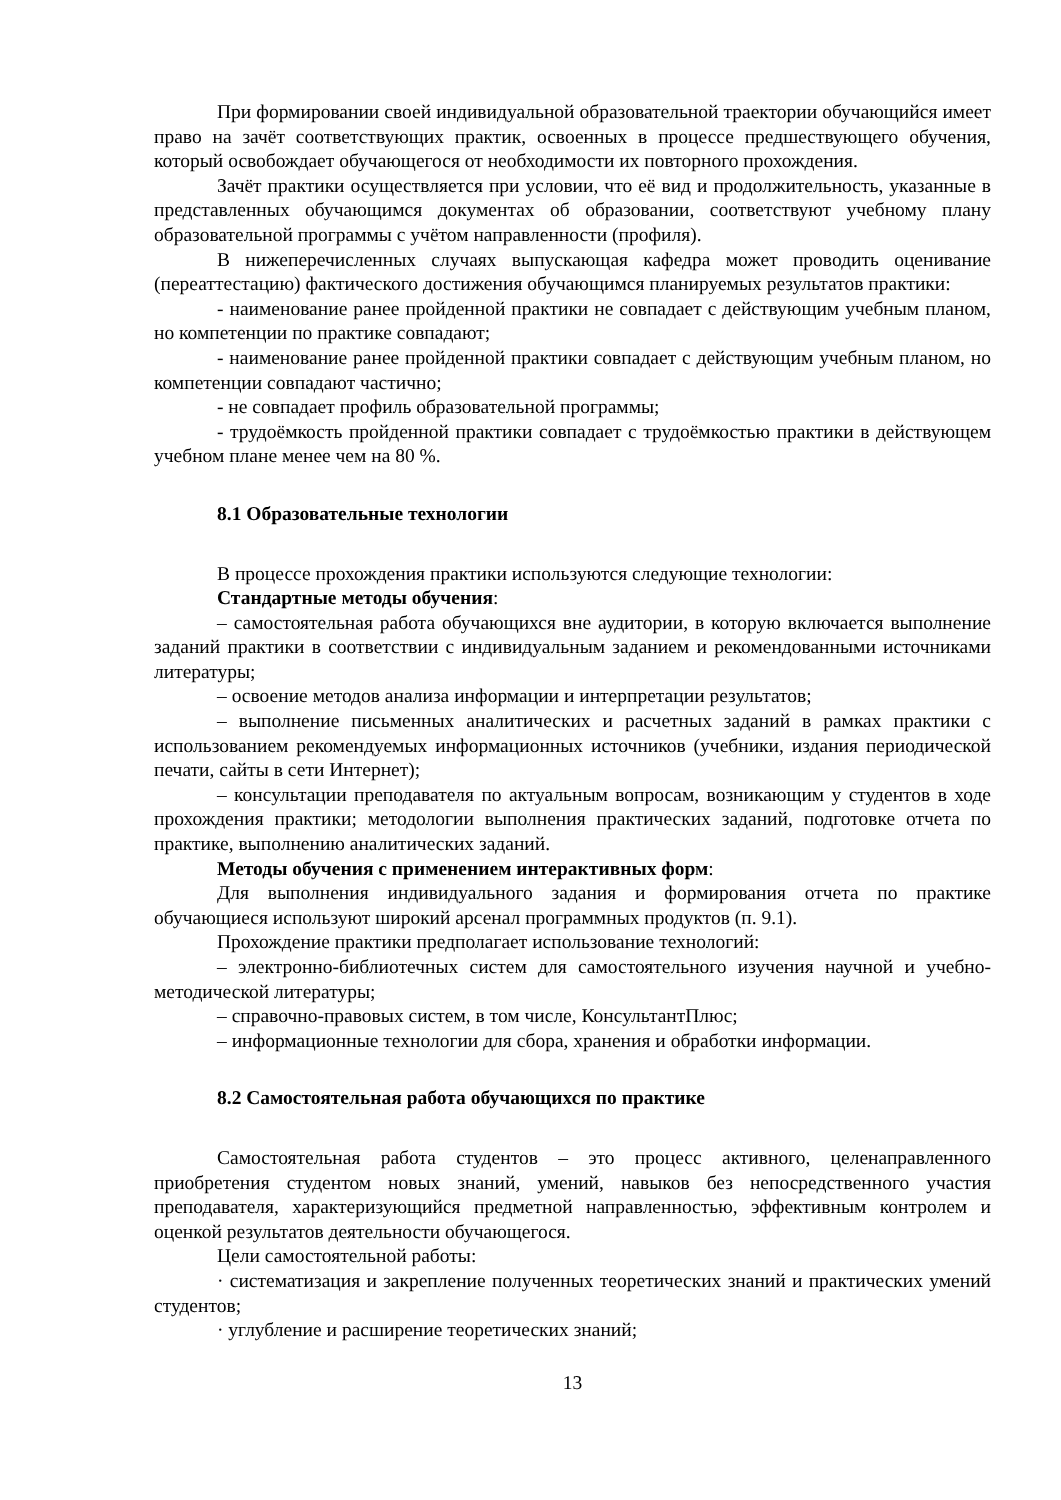При формировании своей индивидуальной образовательной траектории обучающийся имеет право на зачёт соответствующих практик, освоенных в процессе предшествующего обучения, который освобождает обучающегося от необходимости их повторного прохождения.
Зачёт практики осуществляется при условии, что её вид и продолжительность, указанные в представленных обучающимся документах об образовании, соответствуют учебному плану образовательной программы с учётом направленности (профиля).
В нижеперечисленных случаях выпускающая кафедра может проводить оценивание (переаттестацию) фактического достижения обучающимся планируемых результатов практики:
- наименование ранее пройденной практики не совпадает с действующим учебным планом, но компетенции по практике совпадают;
- наименование ранее пройденной практики совпадает с действующим учебным планом, но компетенции совпадают частично;
- не совпадает профиль образовательной программы;
- трудоёмкость пройденной практики совпадает с трудоёмкостью практики в действующем учебном плане менее чем на 80 %.
8.1 Образовательные технологии
В процессе прохождения практики используются следующие технологии:
Стандартные методы обучения:
– самостоятельная работа обучающихся вне аудитории, в которую включается выполнение заданий практики в соответствии с индивидуальным заданием и рекомендованными источниками литературы;
– освоение методов анализа информации и интерпретации результатов;
– выполнение письменных аналитических и расчетных заданий в рамках практики с использованием рекомендуемых информационных источников (учебники, издания периодической печати, сайты в сети Интернет);
– консультации преподавателя по актуальным вопросам, возникающим у студентов в ходе прохождения практики; методологии выполнения практических заданий, подготовке отчета по практике, выполнению аналитических заданий.
Методы обучения с применением интерактивных форм:
Для выполнения индивидуального задания и формирования отчета по практике обучающиеся используют широкий арсенал программных продуктов (п. 9.1).
Прохождение практики предполагает использование технологий:
– электронно-библиотечных систем для самостоятельного изучения научной и учебно-методической литературы;
– справочно-правовых систем, в том числе, КонсультантПлюс;
– информационные технологии для сбора, хранения и обработки информации.
8.2 Самостоятельная работа обучающихся по практике
Самостоятельная работа студентов – это процесс активного, целенаправленного приобретения студентом новых знаний, умений, навыков без непосредственного участия преподавателя, характеризующийся предметной направленностью, эффективным контролем и оценкой результатов деятельности обучающегося.
Цели самостоятельной работы:
· систематизация и закрепление полученных теоретических знаний и практических умений студентов;
· углубление и расширение теоретических знаний;
13